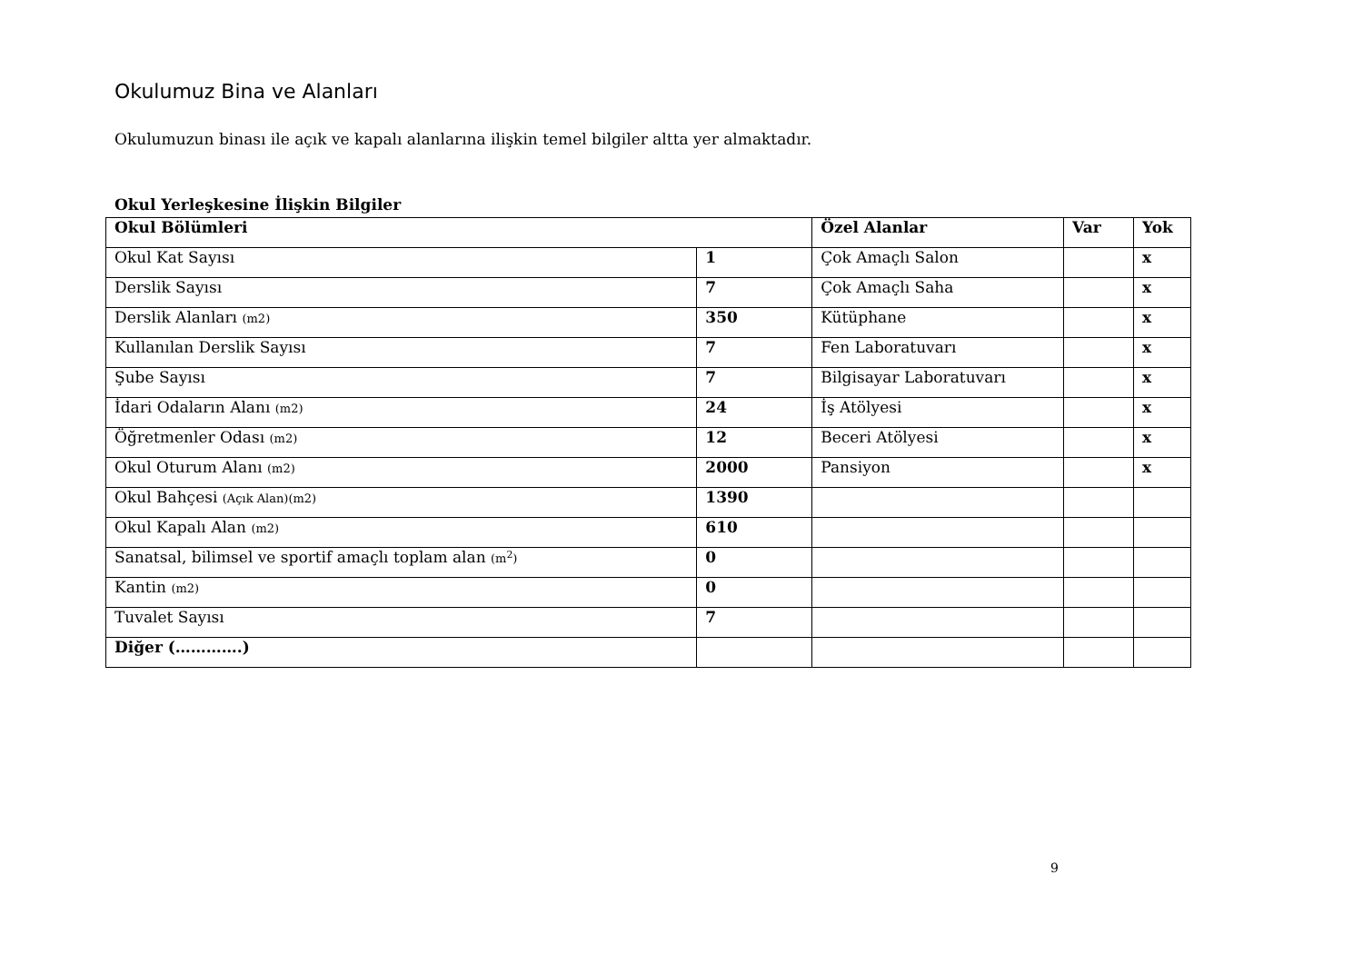Okulumuz Bina ve Alanları
Okulumuzun binası ile açık ve kapalı alanlarına ilişkin temel bilgiler altta yer almaktadır.
Okul Yerleşkesine İlişkin Bilgiler
| Okul Bölümleri | | Özel Alanlar | Var | Yok |
| --- | --- | --- | --- | --- |
| Okul Kat Sayısı | 1 | Çok Amaçlı Salon | | x |
| Derslik Sayısı | 7 | Çok Amaçlı Saha | | x |
| Derslik Alanları (m2) | 350 | Kütüphane | | x |
| Kullanılan Derslik Sayısı | 7 | Fen Laboratuvarı | | x |
| Şube Sayısı | 7 | Bilgisayar Laboratuvarı | | x |
| İdari Odaların Alanı (m2) | 24 | İş Atölyesi | | x |
| Öğretmenler Odası (m2) | 12 | Beceri Atölyesi | | x |
| Okul Oturum Alanı (m2) | 2000 | Pansiyon | | x |
| Okul Bahçesi (Açık Alan)(m2) | 1390 | | | |
| Okul Kapalı Alan (m2) | 610 | | | |
| Sanatsal, bilimsel ve sportif amaçlı toplam alan (m<sup>2</sup>) | 0 | | | |
| Kantin (m2) | 0 | | | |
| Tuvalet Sayısı | 7 | | | |
| Diğer (………….) | | | | |
9